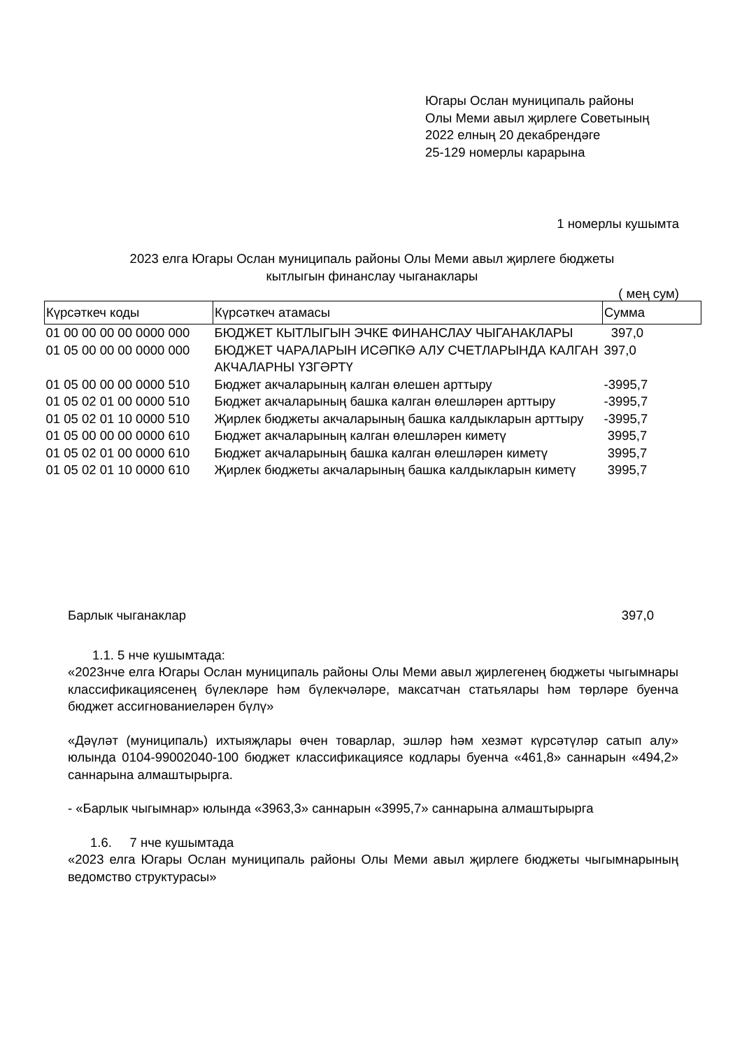Югары Ослан муниципаль районы
Олы Меми авыл җирлеге Советының
2022 елның 20 декабрендәге
25-129 номерлы карарына
1 номерлы кушымта
2023 елга Югары Ослан муниципаль районы Олы Меми авыл җирлеге бюджеты
кытлыгын финанслау чыганаклары
( мең сум)
| Күрсәткеч коды | Күрсәткеч атамасы | Сумма |
| --- | --- | --- |
| 01 00 00 00 00 0000 000 | БЮДЖЕТ КЫТЛЫГЫН ЭЧКЕ ФИНАНСЛАУ ЧЫГАНАКЛАРЫ | 397,0 |
| 01 05 00 00 00 0000 000 | БЮДЖЕТ ЧАРАЛАРЫН ИСӘПКӘ АЛУ СЧЕТЛАРЫНДА КАЛГАН АКЧАЛАРНЫ ҮЗГӘРТҮ | 397,0 |
| 01 05 00 00 00 0000 510 | Бюджет акчаларының калган өлешен арттыру | -3995,7 |
| 01 05 02 01 00 0000 510 | Бюджет акчаларының башка калган өлешләрен арттыру | -3995,7 |
| 01 05 02 01 10 0000 510 | Җирлек бюджеты акчаларының башка калдыкларын арттыру | -3995,7 |
| 01 05 00 00 00 0000 610 | Бюджет акчаларының калган өлешләрен киметү | 3995,7 |
| 01 05 02 01 00 0000 610 | Бюджет акчаларының башка калган өлешләрен киметү | 3995,7 |
| 01 05 02 01 10 0000 610 | Җирлек бюджеты акчаларының башка калдыкларын киметү | 3995,7 |
Барлык чыганаклар 397,0
1.1. 5 нче кушымтада:
«2023нче елга Югары Ослан муниципаль районы Олы Меми авыл җирлегенең бюджеты чыгымнары классификациясенең бүлекләре һәм бүлекчәләре, максатчан статьялары һәм төрләре буенча бюджет ассигнованиеләрен бүлү»
«Дәүләт (муниципаль) ихтыяҗлары өчен товарлар, эшләр һәм хезмәт күрсәтүләр сатып алу» юлында 0104-99002040-100 бюджет классификациясе кодлары буенча «461,8» саннарын «494,2» саннарына алмаштырырга.
- «Барлык чыгымнар» юлында «3963,3» саннарын «3995,7» саннарына алмаштырырга
1.6. 7 нче кушымтада
«2023 елга Югары Ослан муниципаль районы Олы Меми авыл җирлеге бюджеты чыгымнарының ведомство структурасы»